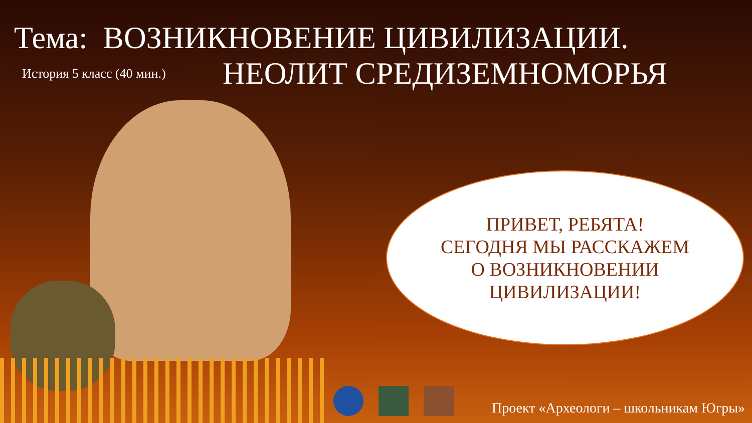Тема: ВОЗНИКНОВЕНИЕ ЦИВИЛИЗАЦИИ.
История 5 класс (40 мин.)
НЕОЛИТ СРЕДИЗЕМНОМОРЬЯ
ПРИВЕТ, РЕБЯТА!
СЕГОДНЯ МЫ РАССКАЖЕМ
О ВОЗНИКНОВЕНИИ
ЦИВИЛИЗАЦИИ!
Проект «Археологи – школьникам Югры»